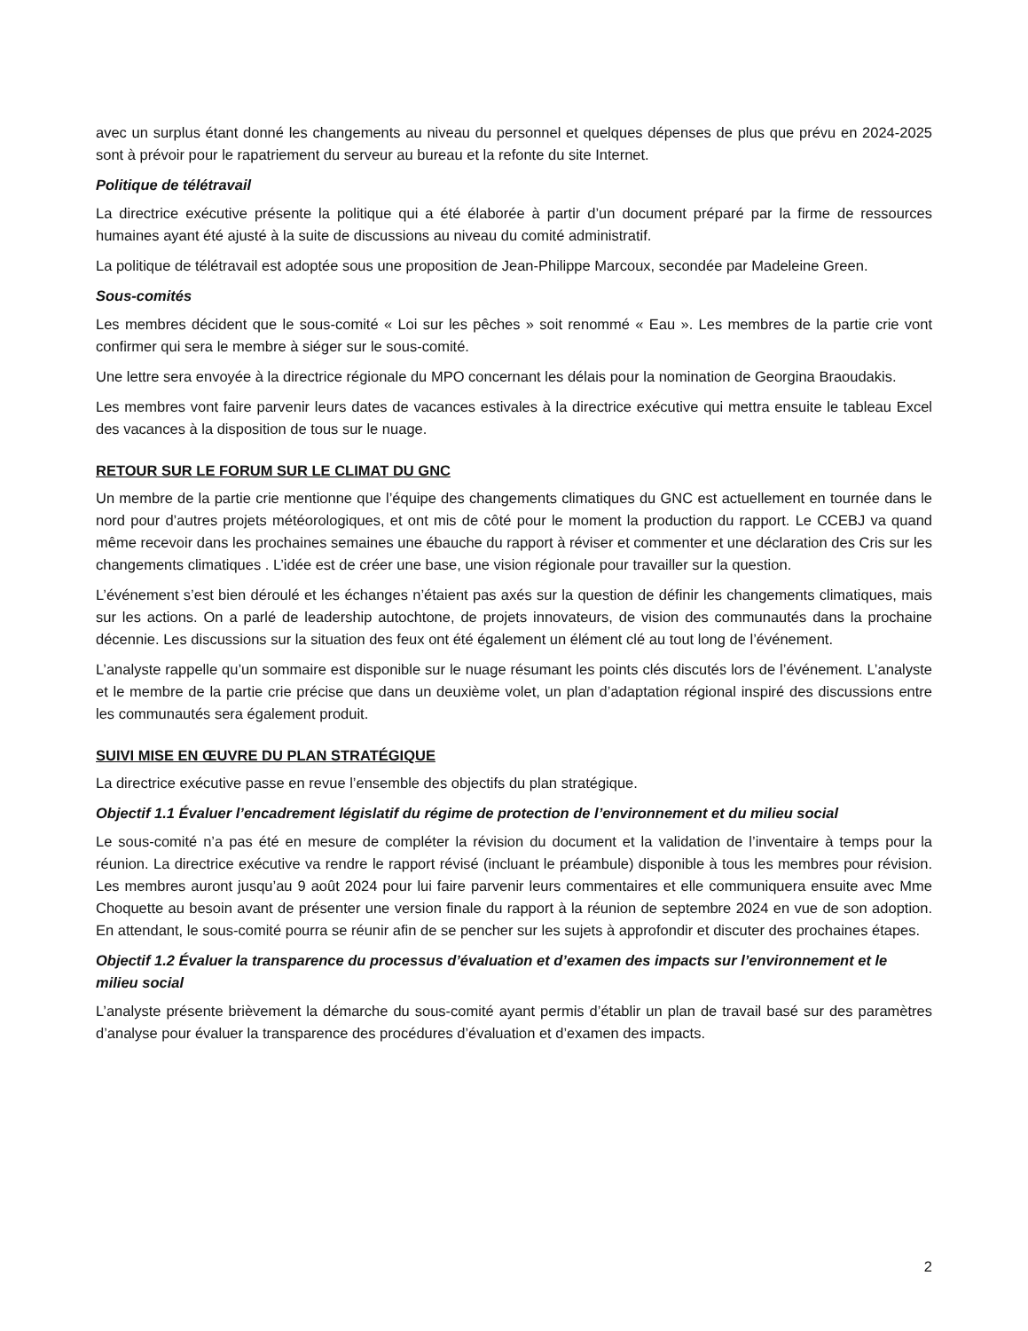avec un surplus étant donné les changements au niveau du personnel et quelques dépenses de plus que prévu en 2024-2025 sont à prévoir pour le rapatriement du serveur au bureau et la refonte du site Internet.
Politique de télétravail
La directrice exécutive présente la politique qui a été élaborée à partir d’un document préparé par la firme de ressources humaines ayant été ajusté à la suite de discussions au niveau du comité administratif.
La politique de télétravail est adoptée sous une proposition de Jean-Philippe Marcoux, secondée par Madeleine Green.
Sous-comités
Les membres décident que le sous-comité « Loi sur les pêches » soit renommé « Eau ». Les membres de la partie crie vont confirmer qui sera le membre à siéger sur le sous-comité.
Une lettre sera envoyée à la directrice régionale du MPO concernant les délais pour la nomination de Georgina Braoudakis.
Les membres vont faire parvenir leurs dates de vacances estivales à la directrice exécutive qui mettra ensuite le tableau Excel des vacances à la disposition de tous sur le nuage.
RETOUR SUR LE FORUM SUR LE CLIMAT DU GNC
Un membre de la partie crie mentionne que l’équipe des changements climatiques du GNC est actuellement en tournée dans le nord pour d’autres projets météorologiques, et ont mis de côté pour le moment la production du rapport. Le CCEBJ va quand même recevoir dans les prochaines semaines une ébauche du rapport à réviser et commenter et une déclaration des Cris sur les changements climatiques . L’idée est de créer une base, une vision régionale pour travailler sur la question.
L’événement s’est bien déroulé et les échanges n’étaient pas axés sur la question de définir les changements climatiques, mais sur les actions. On a parlé de leadership autochtone, de projets innovateurs, de vision des communautés dans la prochaine décennie. Les discussions sur la situation des feux ont été également un élément clé au tout long de l’événement.
L’analyste rappelle qu’un sommaire est disponible sur le nuage résumant les points clés discutés lors de l’événement. L’analyste et le membre de la partie crie précise que dans un deuxième volet, un plan d’adaptation régional inspiré des discussions entre les communautés sera également produit.
SUIVI MISE EN ŒUVRE DU PLAN STRATÉGIQUE
La directrice exécutive passe en revue l’ensemble des objectifs du plan stratégique.
Objectif 1.1 Évaluer l’encadrement législatif du régime de protection de l’environnement et du milieu social
Le sous-comité n’a pas été en mesure de compléter la révision du document et la validation de l’inventaire à temps pour la réunion. La directrice exécutive va rendre le rapport révisé (incluant le préambule) disponible à tous les membres pour révision. Les membres auront jusqu’au 9 août 2024 pour lui faire parvenir leurs commentaires et elle communiquera ensuite avec Mme Choquette au besoin avant de présenter une version finale du rapport à la réunion de septembre 2024 en vue de son adoption. En attendant, le sous-comité pourra se réunir afin de se pencher sur les sujets à approfondir et discuter des prochaines étapes.
Objectif 1.2 Évaluer la transparence du processus d’évaluation et d’examen des impacts sur l’environnement et le milieu social
L’analyste présente brièvement la démarche du sous-comité ayant permis d’établir un plan de travail basé sur des paramètres d’analyse pour évaluer la transparence des procédures d’évaluation et d’examen des impacts.
2